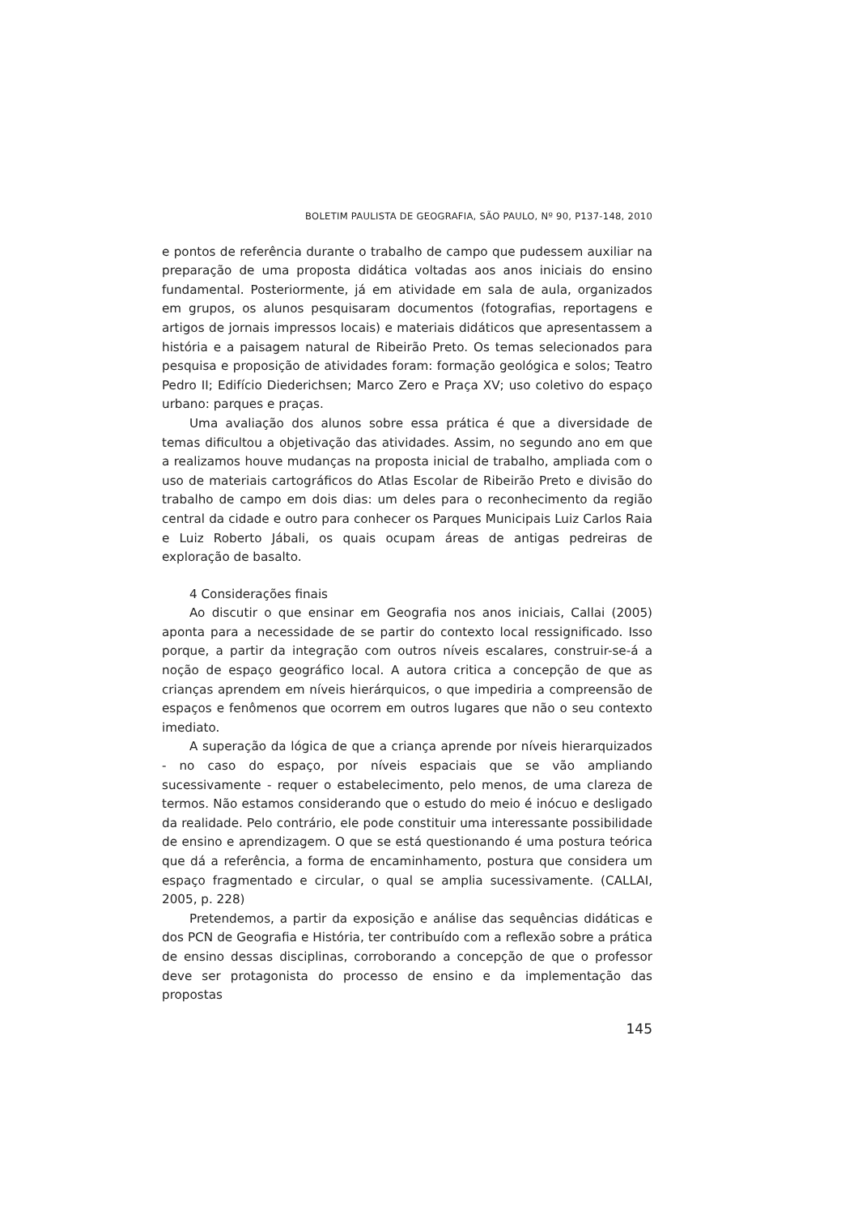BOLETIM PAULISTA DE GEOGRAFIA, SÃO PAULO, Nº 90, P137-148, 2010
e pontos de referência durante o trabalho de campo que pudessem auxiliar na preparação de uma proposta didática voltadas aos anos iniciais do ensino fundamental. Posteriormente, já em atividade em sala de aula, organizados em grupos, os alunos pesquisaram documentos (fotografias, reportagens e artigos de jornais impressos locais) e materiais didáticos que apresentassem a história e a paisagem natural de Ribeirão Preto. Os temas selecionados para pesquisa e proposição de atividades foram: formação geológica e solos; Teatro Pedro II; Edifício Diederichsen; Marco Zero e Praça XV; uso coletivo do espaço urbano: parques e praças.
Uma avaliação dos alunos sobre essa prática é que a diversidade de temas dificultou a objetivação das atividades. Assim, no segundo ano em que a realizamos houve mudanças na proposta inicial de trabalho, ampliada com o uso de materiais cartográficos do Atlas Escolar de Ribeirão Preto e divisão do trabalho de campo em dois dias: um deles para o reconhecimento da região central da cidade e outro para conhecer os Parques Municipais Luiz Carlos Raia e Luiz Roberto Jábali, os quais ocupam áreas de antigas pedreiras de exploração de basalto.
4 Considerações finais
Ao discutir o que ensinar em Geografia nos anos iniciais, Callai (2005) aponta para a necessidade de se partir do contexto local ressignificado. Isso porque, a partir da integração com outros níveis escalares, construir-se-á a noção de espaço geográfico local. A autora critica a concepção de que as crianças aprendem em níveis hierárquicos, o que impediria a compreensão de espaços e fenômenos que ocorrem em outros lugares que não o seu contexto imediato.
A superação da lógica de que a criança aprende por níveis hierarquizados - no caso do espaço, por níveis espaciais que se vão ampliando sucessivamente - requer o estabelecimento, pelo menos, de uma clareza de termos. Não estamos considerando que o estudo do meio é inócuo e desligado da realidade. Pelo contrário, ele pode constituir uma interessante possibilidade de ensino e aprendizagem. O que se está questionando é uma postura teórica que dá a referência, a forma de encaminhamento, postura que considera um espaço fragmentado e circular, o qual se amplia sucessivamente. (CALLAI, 2005, p. 228)
Pretendemos, a partir da exposição e análise das sequências didáticas e dos PCN de Geografia e História, ter contribuído com a reflexão sobre a prática de ensino dessas disciplinas, corroborando a concepção de que o professor deve ser protagonista do processo de ensino e da implementação das propostas
145